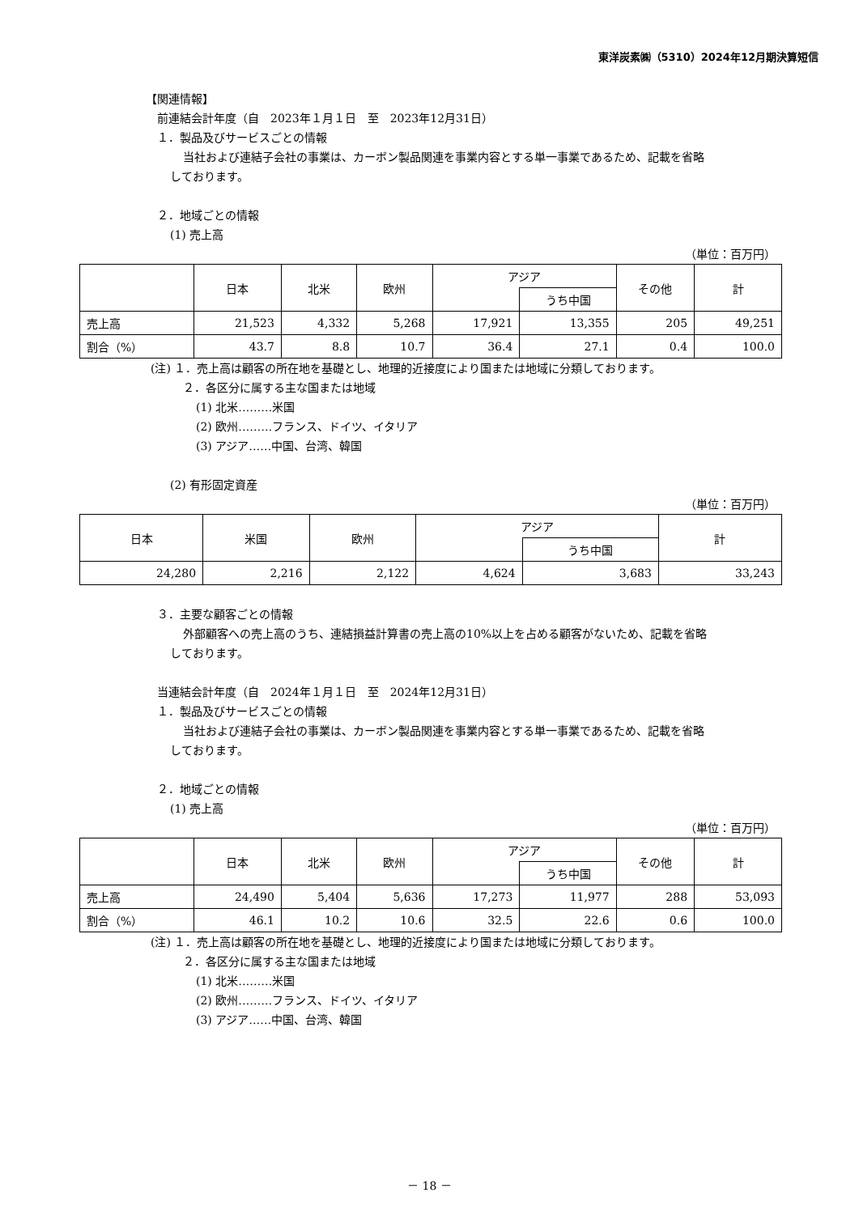東洋炭素㈱（5310）2024年12月期決算短信
【関連情報】
前連結会計年度（自　2023年１月１日　至　2023年12月31日）
１．製品及びサービスごとの情報
当社および連結子会社の事業は、カーボン製品関連を事業内容とする単一事業であるため、記載を省略
しております。
２．地域ごとの情報
(1) 売上高
（単位：百万円）
| | 日本 | 北米 | 欧州 | アジア | | その他 | 計 |
| --- | --- | --- | --- | --- | --- | --- | --- |
| | | | | | うち中国 | | |
| 売上高 | 21,523 | 4,332 | 5,268 | 17,921 | 13,355 | 205 | 49,251 |
| 割合（%） | 43.7 | 8.8 | 10.7 | 36.4 | 27.1 | 0.4 | 100.0 |
(注) １．売上高は顧客の所在地を基礎とし、地理的近接度により国または地域に分類しております。
２．各区分に属する主な国または地域
(1) 北米………米国
(2) 欧州………フランス、ドイツ、イタリア
(3) アジア……中国、台湾、韓国
(2) 有形固定資産
（単位：百万円）
| 日本 | 米国 | 欧州 | アジア | | 計 |
| --- | --- | --- | --- | --- | --- |
| | | | | うち中国 | |
| 24,280 | 2,216 | 2,122 | 4,624 | 3,683 | 33,243 |
３．主要な顧客ごとの情報
外部顧客への売上高のうち、連結損益計算書の売上高の10%以上を占める顧客がないため、記載を省略
しております。
当連結会計年度（自　2024年１月１日　至　2024年12月31日）
１．製品及びサービスごとの情報
当社および連結子会社の事業は、カーボン製品関連を事業内容とする単一事業であるため、記載を省略
しております。
２．地域ごとの情報
(1) 売上高
（単位：百万円）
| | 日本 | 北米 | 欧州 | アジア | | その他 | 計 |
| --- | --- | --- | --- | --- | --- | --- | --- |
| | | | | | うち中国 | | |
| 売上高 | 24,490 | 5,404 | 5,636 | 17,273 | 11,977 | 288 | 53,093 |
| 割合（%） | 46.1 | 10.2 | 10.6 | 32.5 | 22.6 | 0.6 | 100.0 |
(注) １．売上高は顧客の所在地を基礎とし、地理的近接度により国または地域に分類しております。
２．各区分に属する主な国または地域
(1) 北米………米国
(2) 欧州………フランス、ドイツ、イタリア
(3) アジア……中国、台湾、韓国
－ 18 －